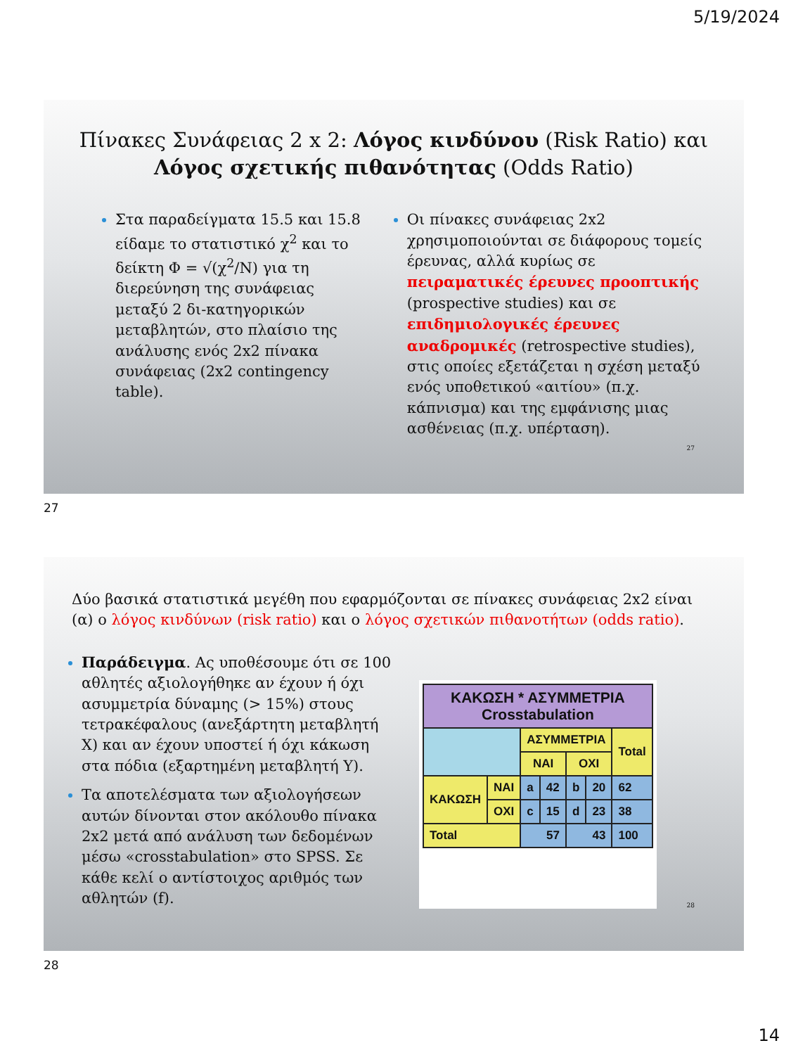5/19/2024
Πίνακες Συνάφειας 2 x 2: Λόγος κινδύνου (Risk Ratio) και Λόγος σχετικής πιθανότητας (Odds Ratio)
Στα παραδείγματα 15.5 και 15.8 είδαμε το στατιστικό χ<sup>2</sup> και το δείκτη Φ = √(χ<sup>2</sup>/N) για τη διερεύνηση της συνάφειας μεταξύ 2 δι-κατηγορικών μεταβλητών, στο πλαίσιο της ανάλυσης ενός 2x2 πίνακα συνάφειας (2x2 contingency table).
Οι πίνακες συνάφειας 2x2 χρησιμοποιούνται σε διάφορους τομείς έρευνας, αλλά κυρίως σε πειραματικές έρευνες προοπτικής (prospective studies) και σε επιδημιολογικές έρευνες αναδρομικές (retrospective studies), στις οποίες εξετάζεται η σχέση μεταξύ ενός υποθετικού «αιτίου» (π.χ. κάπνισμα) και της εμφάνισης μιας ασθένειας (π.χ. υπέρταση).
27
27
Δύο βασικά στατιστικά μεγέθη που εφαρμόζονται σε πίνακες συνάφειας 2x2 είναι (α) ο λόγος κινδύνων (risk ratio) και ο λόγος σχετικών πιθανοτήτων (odds ratio).
Παράδειγμα. Ας υποθέσουμε ότι σε 100 αθλητές αξιολογήθηκε αν έχουν ή όχι ασυμμετρία δύναμης (> 15%) στους τετρακέφαλους (ανεξάρτητη μεταβλητή Χ) και αν έχουν υποστεί ή όχι κάκωση στα πόδια (εξαρτημένη μεταβλητή Υ).
Τα αποτελέσματα των αξιολογήσεων αυτών δίνονται στον ακόλουθο πίνακα 2x2 μετά από ανάλυση των δεδομένων μέσω «crosstabulation» στο SPSS. Σε κάθε κελί ο αντίστοιχος αριθμός των αθλητών (f).
| ΚΑΚΩΣΗ * ΑΣΥΜΜΕΤΡΙΑ Crosstabulation | | | | | | |
| | | ΑΣΥΜΜΕΤΡΙΑ | | | | Total |
| | | ΝΑΙ | | ΟΧΙ | | |
| ΚΑΚΩΣΗ | ΝΑΙ | a | 42 | b | 20 | 62 |
| | ΟΧΙ | c | 15 | d | 23 | 38 |
| Total | | 57 | | 43 | | 100 |
28
28
14